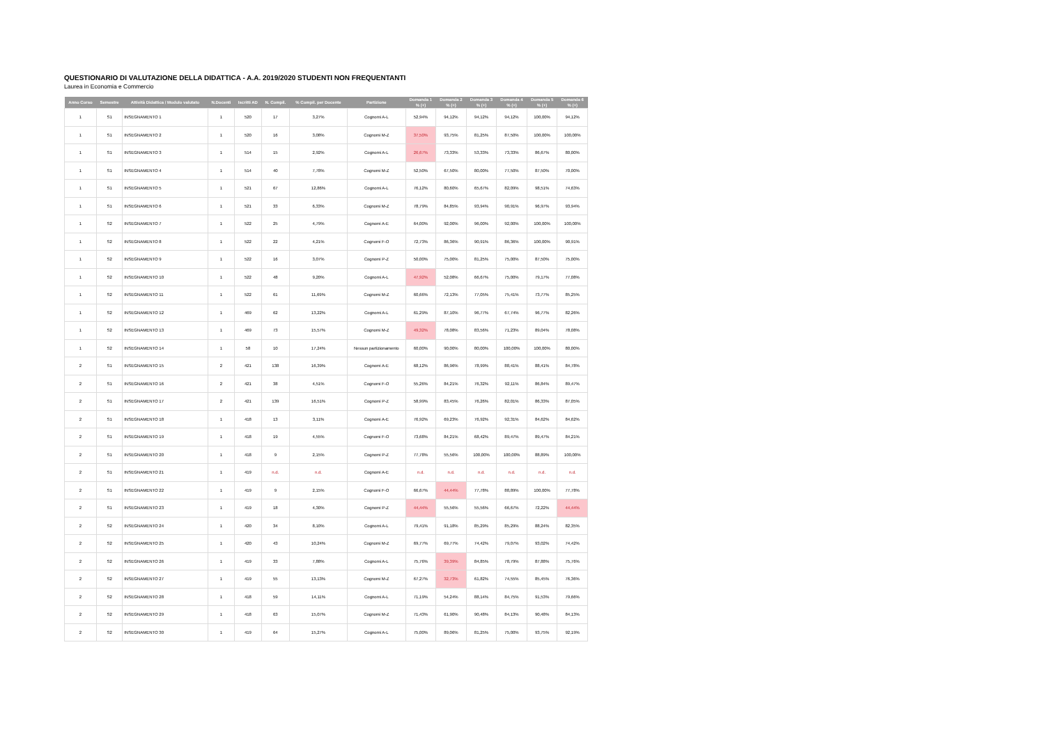QUESTIONARIO DI VALUTAZIONE DELLA DIDATTICA - A.A. 2019/2020 STUDENTI NON FREQUENTANTI
Laurea in Economia e Commercio
| Anno Corso | Semestre | Attività Didattica / Modulo valutato | N.Docenti | Iscritti AD | N. Compil. | % Compil. per Docente | Partizione | Domanda 1 | Domanda 2 | Domanda 3 | Domanda 4 | Domanda 5 | Domanda 6 |
| --- | --- | --- | --- | --- | --- | --- | --- | --- | --- | --- | --- | --- | --- |
| | | | | | | | | % (+) | % (+) | % (+) | % (+) | % (+) | % (+) |
| 1 | S1 | INSEGNAMENTO 1 | 1 | 520 | 17 | 3,27% | Cognomi A-L | 52,94% | 94,12% | 94,12% | 94,12% | 100,00% | 94,12% |
| 1 | S1 | INSEGNAMENTO 2 | 1 | 520 | 16 | 3,08% | Cognomi M-Z | 37,50% | 93,75% | 81,25% | 87,50% | 100,00% | 100,00% |
| 1 | S1 | INSEGNAMENTO 3 | 1 | 514 | 15 | 2,92% | Cognomi A-L | 26,67% | 73,33% | 53,33% | 73,33% | 86,67% | 80,00% |
| 1 | S1 | INSEGNAMENTO 4 | 1 | 514 | 40 | 7,78% | Cognomi M-Z | 52,50% | 67,50% | 80,00% | 77,50% | 87,50% | 70,00% |
| 1 | S1 | INSEGNAMENTO 5 | 1 | 521 | 67 | 12,86% | Cognomi A-L | 76,12% | 80,60% | 65,67% | 82,09% | 98,51% | 74,63% |
| 1 | S1 | INSEGNAMENTO 6 | 1 | 521 | 33 | 6,33% | Cognomi M-Z | 78,79% | 84,85% | 93,94% | 90,91% | 96,97% | 93,94% |
| 1 | S2 | INSEGNAMENTO 7 | 1 | 522 | 25 | 4,79% | Cognomi A-E | 64,00% | 92,00% | 96,00% | 92,00% | 100,00% | 100,00% |
| 1 | S2 | INSEGNAMENTO 8 | 1 | 522 | 22 | 4,21% | Cognomi F-O | 72,73% | 86,36% | 90,91% | 86,36% | 100,00% | 90,91% |
| 1 | S2 | INSEGNAMENTO 9 | 1 | 522 | 16 | 3,07% | Cognomi P-Z | 50,00% | 75,00% | 81,25% | 75,00% | 87,50% | 75,00% |
| 1 | S2 | INSEGNAMENTO 10 | 1 | 522 | 48 | 9,20% | Cognomi A-L | 47,92% | 52,08% | 66,67% | 75,00% | 79,17% | 77,08% |
| 1 | S2 | INSEGNAMENTO 11 | 1 | 522 | 61 | 11,69% | Cognomi M-Z | 60,66% | 72,13% | 77,05% | 75,41% | 73,77% | 85,25% |
| 1 | S2 | INSEGNAMENTO 12 | 1 | 469 | 62 | 13,22% | Cognomi A-L | 61,29% | 87,10% | 96,77% | 67,74% | 96,77% | 82,26% |
| 1 | S2 | INSEGNAMENTO 13 | 1 | 469 | 73 | 15,57% | Cognomi M-Z | 49,32% | 78,08% | 83,56% | 71,23% | 89,04% | 78,08% |
| 1 | S2 | INSEGNAMENTO 14 | 1 | 58 | 10 | 17,24% | Nessun partizionamento | 60,00% | 90,00% | 80,00% | 100,00% | 100,00% | 80,00% |
| 2 | S1 | INSEGNAMENTO 15 | 2 | 421 | 138 | 16,39% | Cognomi A-E | 68,12% | 86,96% | 78,99% | 88,41% | 88,41% | 84,78% |
| 2 | S1 | INSEGNAMENTO 16 | 2 | 421 | 38 | 4,51% | Cognomi F-O | 55,26% | 84,21% | 76,32% | 92,11% | 86,84% | 89,47% |
| 2 | S1 | INSEGNAMENTO 17 | 2 | 421 | 139 | 16,51% | Cognomi P-Z | 58,99% | 83,45% | 76,26% | 82,01% | 86,33% | 87,05% |
| 2 | S1 | INSEGNAMENTO 18 | 1 | 418 | 13 | 3,11% | Cognomi A-E | 76,92% | 69,23% | 76,92% | 92,31% | 84,62% | 84,62% |
| 2 | S1 | INSEGNAMENTO 19 | 1 | 418 | 19 | 4,55% | Cognomi F-O | 73,68% | 84,21% | 68,42% | 89,47% | 89,47% | 84,21% |
| 2 | S1 | INSEGNAMENTO 20 | 1 | 418 | 9 | 2,15% | Cognomi P-Z | 77,78% | 55,56% | 100,00% | 100,00% | 88,89% | 100,00% |
| 2 | S1 | INSEGNAMENTO 21 | 1 | 419 | n.d. | n.d. | Cognomi A-E | n.d. | n.d. | n.d. | n.d. | n.d. | n.d. |
| 2 | S1 | INSEGNAMENTO 22 | 1 | 419 | 9 | 2,15% | Cognomi F-O | 66,67% | 44,44% | 77,78% | 88,89% | 100,00% | 77,78% |
| 2 | S1 | INSEGNAMENTO 23 | 1 | 419 | 18 | 4,30% | Cognomi P-Z | 44,44% | 55,56% | 55,56% | 66,67% | 72,22% | 44,44% |
| 2 | S2 | INSEGNAMENTO 24 | 1 | 420 | 34 | 8,10% | Cognomi A-L | 79,41% | 91,18% | 85,29% | 85,29% | 88,24% | 82,35% |
| 2 | S2 | INSEGNAMENTO 25 | 1 | 420 | 43 | 10,24% | Cognomi M-Z | 69,77% | 69,77% | 74,42% | 79,07% | 93,02% | 74,42% |
| 2 | S2 | INSEGNAMENTO 26 | 1 | 419 | 33 | 7,88% | Cognomi A-L | 75,76% | 39,39% | 84,85% | 78,79% | 87,88% | 75,76% |
| 2 | S2 | INSEGNAMENTO 27 | 1 | 419 | 55 | 13,13% | Cognomi M-Z | 67,27% | 32,73% | 61,82% | 74,55% | 85,45% | 76,36% |
| 2 | S2 | INSEGNAMENTO 28 | 1 | 418 | 59 | 14,11% | Cognomi A-L | 71,19% | 54,24% | 88,14% | 84,75% | 91,53% | 79,66% |
| 2 | S2 | INSEGNAMENTO 29 | 1 | 418 | 63 | 15,07% | Cognomi M-Z | 71,43% | 61,90% | 90,48% | 84,13% | 90,48% | 84,13% |
| 2 | S2 | INSEGNAMENTO 30 | 1 | 419 | 64 | 15,27% | Cognomi A-L | 75,00% | 89,06% | 81,25% | 75,00% | 93,75% | 92,19% |